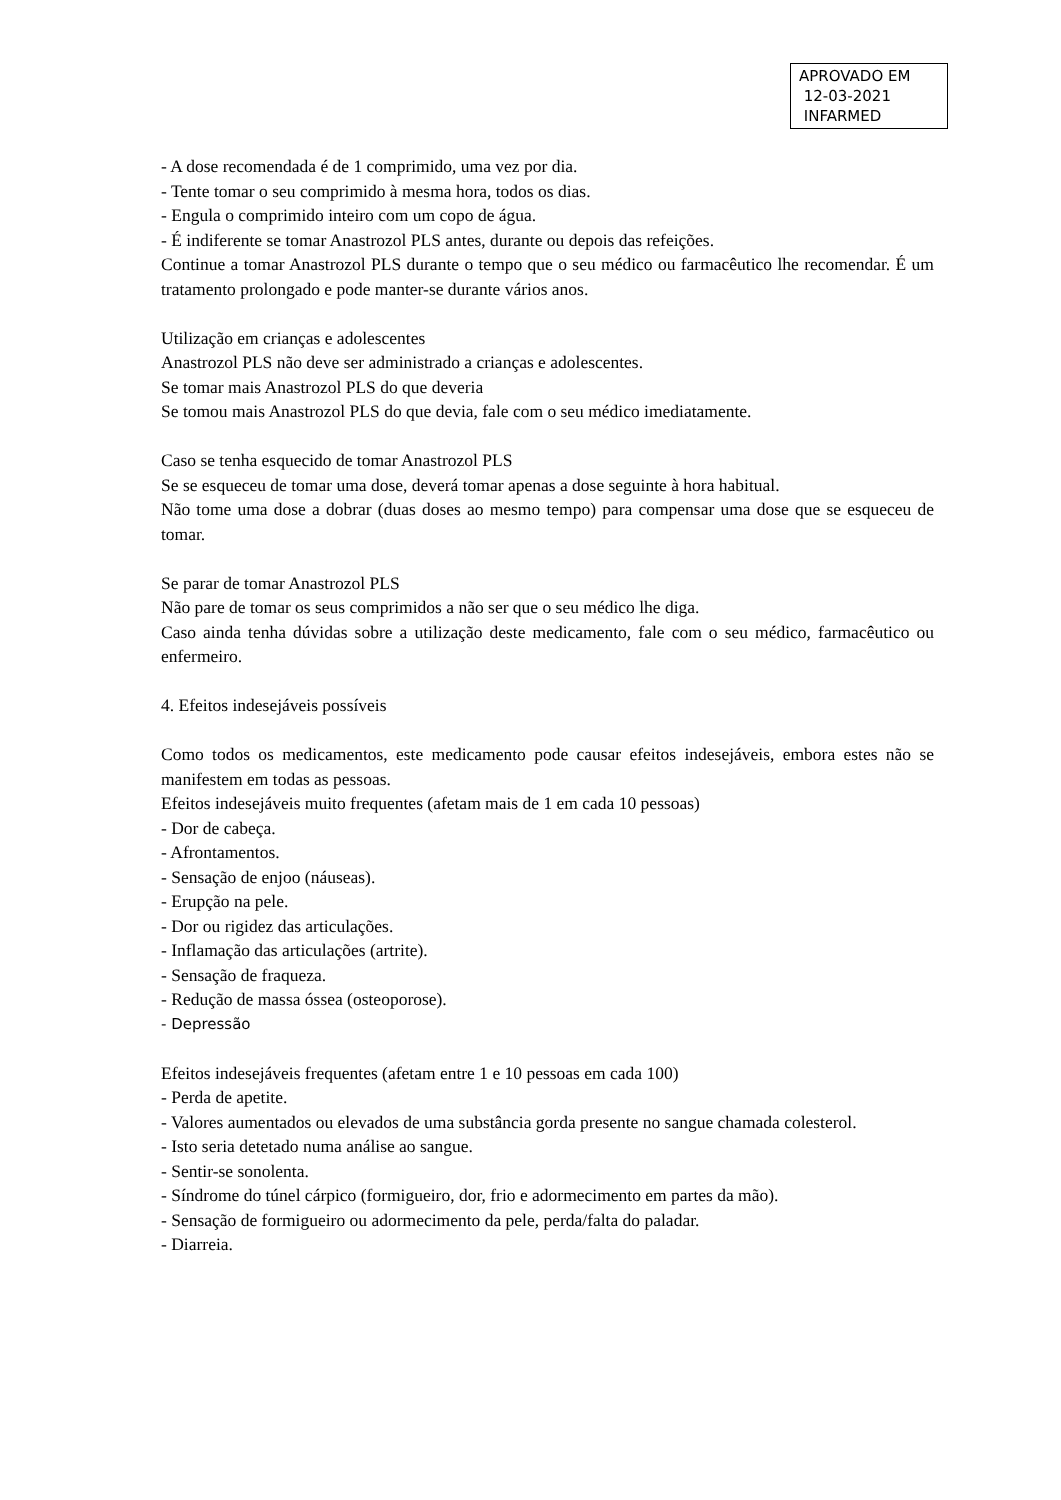APROVADO EM
12-03-2021
INFARMED
- A dose recomendada é de 1 comprimido, uma vez por dia.
- Tente tomar o seu comprimido à mesma hora, todos os dias.
- Engula o comprimido inteiro com um copo de água.
- É indiferente se tomar Anastrozol PLS antes, durante ou depois das refeições.
Continue a tomar Anastrozol PLS durante o tempo que o seu médico ou farmacêutico lhe recomendar. É um tratamento prolongado e pode manter-se durante vários anos.
Utilização em crianças e adolescentes
Anastrozol PLS não deve ser administrado a crianças e adolescentes.
Se tomar mais Anastrozol PLS do que deveria
Se tomou mais Anastrozol PLS do que devia, fale com o seu médico imediatamente.
Caso se tenha esquecido de tomar Anastrozol PLS
Se se esqueceu de tomar uma dose, deverá tomar apenas a dose seguinte à hora habitual.
Não tome uma dose a dobrar (duas doses ao mesmo tempo) para compensar uma dose que se esqueceu de tomar.
Se parar de tomar Anastrozol PLS
Não pare de tomar os seus comprimidos a não ser que o seu médico lhe diga.
Caso ainda tenha dúvidas sobre a utilização deste medicamento, fale com o seu médico, farmacêutico ou enfermeiro.
4. Efeitos indesejáveis possíveis
Como todos os medicamentos, este medicamento pode causar efeitos indesejáveis, embora estes não se manifestem em todas as pessoas.
Efeitos indesejáveis muito frequentes (afetam mais de 1 em cada 10 pessoas)
- Dor de cabeça.
- Afrontamentos.
- Sensação de enjoo (náuseas).
- Erupção na pele.
- Dor ou rigidez das articulações.
- Inflamação das articulações (artrite).
- Sensação de fraqueza.
- Redução de massa óssea (osteoporose).
- Depressão
Efeitos indesejáveis frequentes (afetam entre 1 e 10 pessoas em cada 100)
- Perda de apetite.
- Valores aumentados ou elevados de uma substância gorda presente no sangue chamada colesterol.
- Isto seria detetado numa análise ao sangue.
- Sentir-se sonolenta.
- Síndrome do túnel cárpico (formigueiro, dor, frio e adormecimento em partes da mão).
- Sensação de formigueiro ou adormecimento da pele, perda/falta do paladar.
- Diarreia.